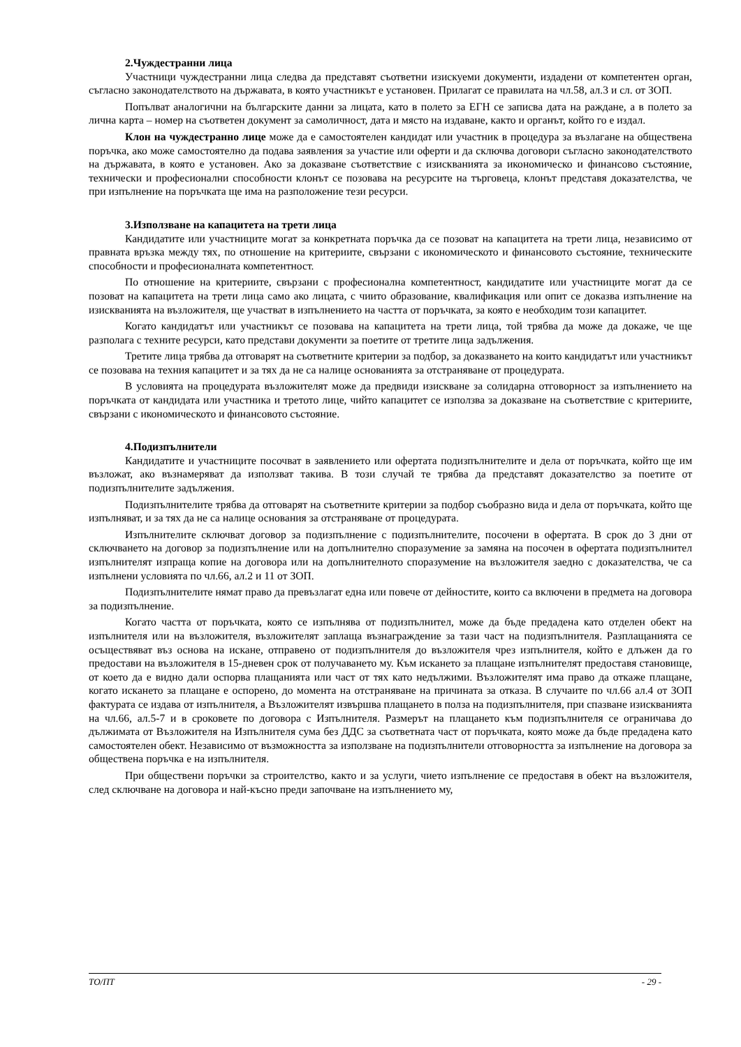2.Чуждестранни лица
Участници чуждестранни лица следва да представят съответни изискуеми документи, издадени от компетентен орган, съгласно законодателството на държавата, в която участникът е установен. Прилагат се правилата на чл.58, ал.3 и сл. от ЗОП.
Попълват аналогични на българските данни за лицата, като в полето за ЕГН се записва дата на раждане, а в полето за лична карта – номер на съответен документ за самоличност, дата и място на издаване, както и органът, който го е издал.
Клон на чуждестранно лице може да е самостоятелен кандидат или участник в процедура за възлагане на обществена поръчка, ако може самостоятелно да подава заявления за участие или оферти и да сключва договори съгласно законодателството на държавата, в която е установен. Ако за доказване съответствие с изискванията за икономическо и финансово състояние, технически и професионални способности клонът се позовава на ресурсите на търговеца, клонът представя доказателства, че при изпълнение на поръчката ще има на разположение тези ресурси.
3.Използване на капацитета на трети лица
Кандидатите или участниците могат за конкретната поръчка да се позоват на капацитета на трети лица, независимо от правната връзка между тях, по отношение на критериите, свързани с икономическото и финансовото състояние, техническите способности и професионалната компетентност.
По отношение на критериите, свързани с професионална компетентност, кандидатите или участниците могат да се позоват на капацитета на трети лица само ако лицата, с чиито образование, квалификация или опит се доказва изпълнение на изискванията на възложителя, ще участват в изпълнението на частта от поръчката, за която е необходим този капацитет.
Когато кандидатът или участникът се позовава на капацитета на трети лица, той трябва да може да докаже, че ще разполага с техните ресурси, като представи документи за поетите от третите лица задължения.
Третите лица трябва да отговарят на съответните критерии за подбор, за доказването на които кандидатът или участникът се позовава на техния капацитет и за тях да не са налице основанията за отстраняване от процедурата.
В условията на процедурата възложителят може да предвиди изискване за солидарна отговорност за изпълнението на поръчката от кандидата или участника и третото лице, чийто капацитет се използва за доказване на съответствие с критериите, свързани с икономическото и финансовото състояние.
4.Подизпълнители
Кандидатите и участниците посочват в заявлението или офертата подизпълнителите и дела от поръчката, който ще им възложат, ако възнамеряват да използват такива. В този случай те трябва да представят доказателство за поетите от подизпълнителите задължения.
Подизпълнителите трябва да отговарят на съответните критерии за подбор съобразно вида и дела от поръчката, който ще изпълняват, и за тях да не са налице основания за отстраняване от процедурата.
Изпълнителите сключват договор за подизпълнение с подизпълнителите, посочени в офертата. В срок до 3 дни от сключването на договор за подизпълнение или на допълнително споразумение за замяна на посочен в офертата подизпълнител изпълнителят изпраща копие на договора или на допълнителното споразумение на възложителя заедно с доказателства, че са изпълнени условията по чл.66, ал.2 и 11 от ЗОП.
Подизпълнителите нямат право да превъзлагат една или повече от дейностите, които са включени в предмета на договора за подизпълнение.
Когато частта от поръчката, която се изпълнява от подизпълнител, може да бъде предадена като отделен обект на изпълнителя или на възложителя, възложителят заплаща възнаграждение за тази част на подизпълнителя. Разплащанията се осъществяват въз основа на искане, отправено от подизпълнителя до възложителя чрез изпълнителя, който е длъжен да го предостави на възложителя в 15-дневен срок от получаването му. Към искането за плащане изпълнителят предоставя становище, от което да е видно дали оспорва плащанията или част от тях като недължими. Възложителят има право да откаже плащане, когато искането за плащане е оспорено, до момента на отстраняване на причината за отказа. В случаите по чл.66 ал.4 от ЗОП фактурата се издава от изпълнителя, а Възложителят извършва плащането в полза на подизпълнителя, при спазване изискванията на чл.66, ал.5-7 и в сроковете по договора с Изпълнителя. Размерът на плащането към подизпълнителя се ограничава до дължимата от Възложителя на Изпълнителя сума без ДДС за съответната част от поръчката, която може да бъде предадена като самостоятелен обект. Независимо от възможността за използване на подизпълнители отговорността за изпълнение на договора за обществена поръчка е на изпълнителя.
При обществени поръчки за строителство, както и за услуги, чието изпълнение се предоставя в обект на възложителя, след сключване на договора и най-късно преди започване на изпълнението му,
ТО/ПТ - 29 -